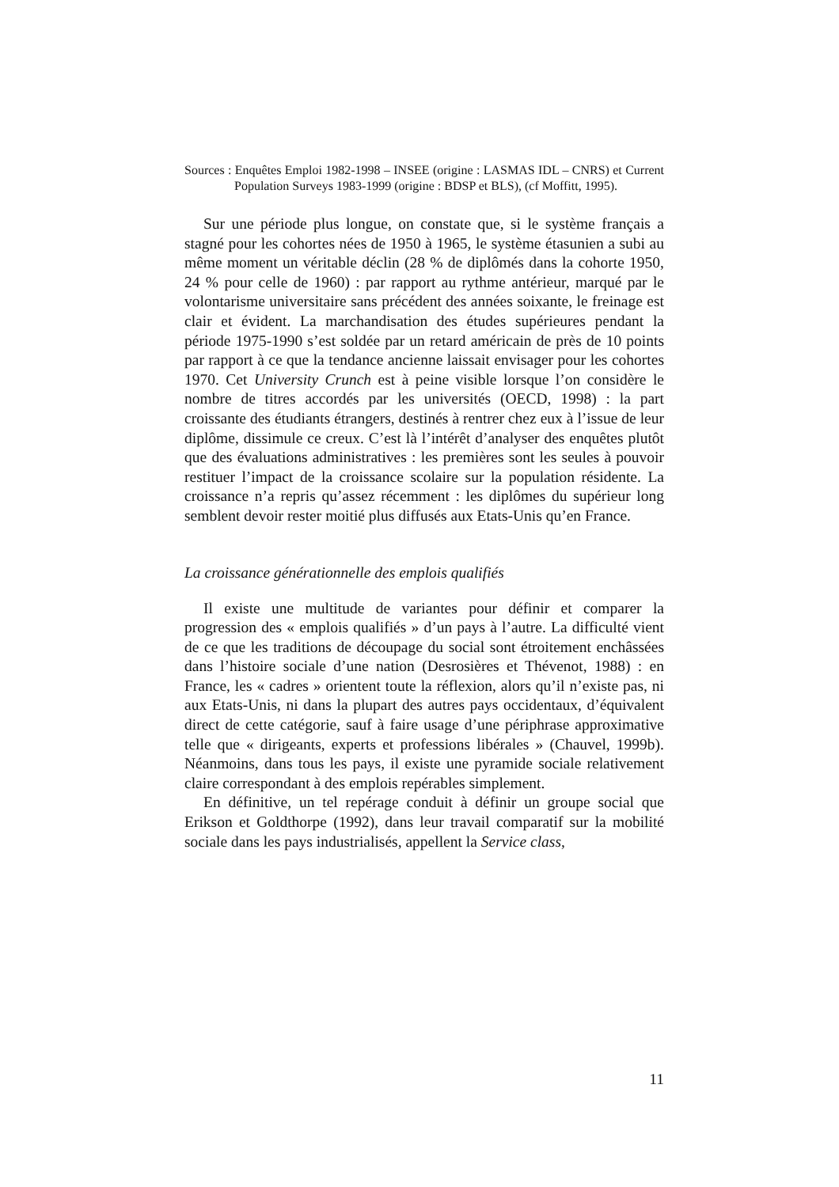Sources : Enquêtes Emploi 1982-1998 – INSEE (origine : LASMAS IDL – CNRS) et Current Population Surveys 1983-1999 (origine : BDSP et BLS), (cf Moffitt, 1995).
Sur une période plus longue, on constate que, si le système français a stagné pour les cohortes nées de 1950 à 1965, le système étasunien a subi au même moment un véritable déclin (28 % de diplômés dans la cohorte 1950, 24 % pour celle de 1960) : par rapport au rythme antérieur, marqué par le volontarisme universitaire sans précédent des années soixante, le freinage est clair et évident. La marchandisation des études supérieures pendant la période 1975-1990 s’est soldée par un retard américain de près de 10 points par rapport à ce que la tendance ancienne laissait envisager pour les cohortes 1970. Cet University Crunch est à peine visible lorsque l’on considère le nombre de titres accordés par les universités (OECD, 1998) : la part croissante des étudiants étrangers, destinés à rentrer chez eux à l’issue de leur diplôme, dissimule ce creux. C’est là l’intérêt d’analyser des enquêtes plutôt que des évaluations administratives : les premières sont les seules à pouvoir restituer l’impact de la croissance scolaire sur la population résidente. La croissance n’a repris qu’assez récemment : les diplômes du supérieur long semblent devoir rester moitié plus diffusés aux Etats-Unis qu’en France.
La croissance générationnelle des emplois qualifiés
Il existe une multitude de variantes pour définir et comparer la progression des « emplois qualifiés » d’un pays à l’autre. La difficulté vient de ce que les traditions de découpage du social sont étroitement enchâssées dans l’histoire sociale d’une nation (Desrosières et Thévenot, 1988) : en France, les « cadres » orientent toute la réflexion, alors qu’il n’existe pas, ni aux Etats-Unis, ni dans la plupart des autres pays occidentaux, d’équivalent direct de cette catégorie, sauf à faire usage d’une périphrase approximative telle que « dirigeants, experts et professions libérales » (Chauvel, 1999b). Néanmoins, dans tous les pays, il existe une pyramide sociale relativement claire correspondant à des emplois repérables simplement.
En définitive, un tel repérage conduit à définir un groupe social que Erikson et Goldthorpe (1992), dans leur travail comparatif sur la mobilité sociale dans les pays industrialisés, appellent la Service class,
11